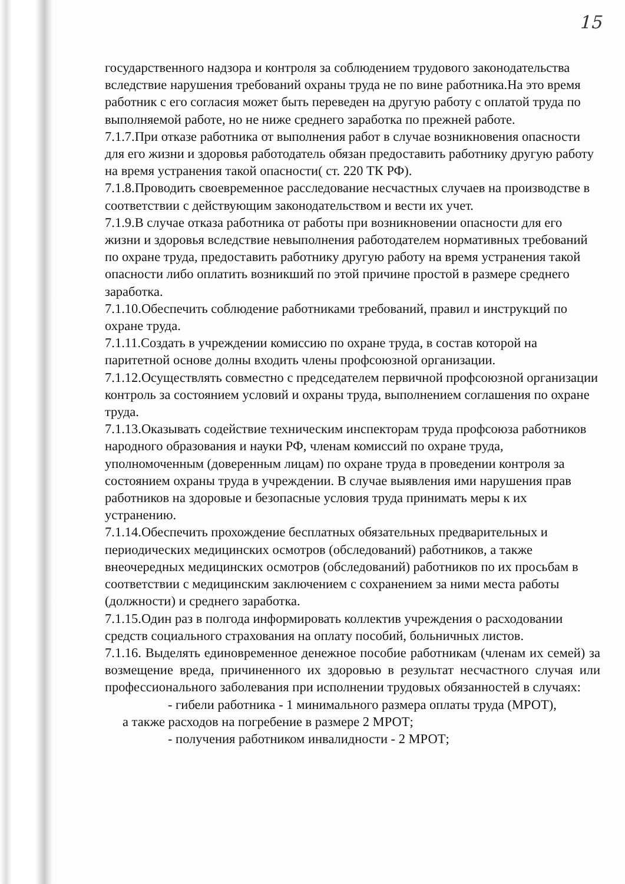15
государственного надзора и контроля за соблюдением трудового законодательства вследствие нарушения требований охраны труда не по вине работника.На это время работник с его согласия может быть переведен на другую работу с оплатой труда по выполняемой работе, но не ниже среднего заработка по прежней работе.
7.1.7.При отказе работника от выполнения работ в случае возникновения опасности для его жизни и здоровья работодатель обязан предоставить работнику другую работу на время устранения такой опасности( ст. 220 ТК РФ).
7.1.8.Проводить своевременное расследование несчастных случаев на производстве в соответствии с действующим законодательством и вести их учет.
7.1.9.В случае отказа работника от работы при возникновении опасности для его жизни и здоровья вследствие невыполнения работодателем нормативных требований по охране труда, предоставить работнику другую работу на время устранения такой опасности либо оплатить возникший по этой причине простой в размере среднего заработка.
7.1.10.Обеспечить соблюдение работниками требований, правил и инструкций по охране труда.
7.1.11.Создать в учреждении комиссию по охране труда, в состав которой на паритетной основе долны входить члены профсоюзной организации.
7.1.12.Осуществлять совместно с председателем первичной профсоюзной организации контроль за состоянием условий и охраны труда, выполнением соглашения по охране труда.
7.1.13.Оказывать содействие техническим инспекторам труда профсоюза работников народного образования и науки РФ, членам комиссий по охране труда, уполномоченным (доверенным лицам) по охране труда в проведении контроля за состоянием охраны труда в учреждении. В случае выявления ими нарушения прав работников на здоровые и безопасные условия труда принимать меры к их устранению.
7.1.14.Обеспечить прохождение бесплатных обязательных предварительных и периодических медицинских осмотров (обследований) работников, а также внеочередных медицинских осмотров (обследований) работников по их просьбам в соответствии с медицинским заключением с сохранением за ними места работы (должности) и среднего заработка.
7.1.15.Один раз в полгода информировать коллектив учреждения о расходовании средств социального страхования на оплату пособий, больничных листов.
7.1.16. Выделять единовременное денежное пособие работникам (членам их семей) за возмещение вреда, причиненного их здоровью в результат несчастного случая или профессионального заболевания при исполнении трудовых обязанностей в случаях:
- гибели работника - 1 минимального размера оплаты труда (МРОТ),
а также расходов на погребение в размере 2 МРОТ;
- получения работником инвалидности - 2 МРОТ;